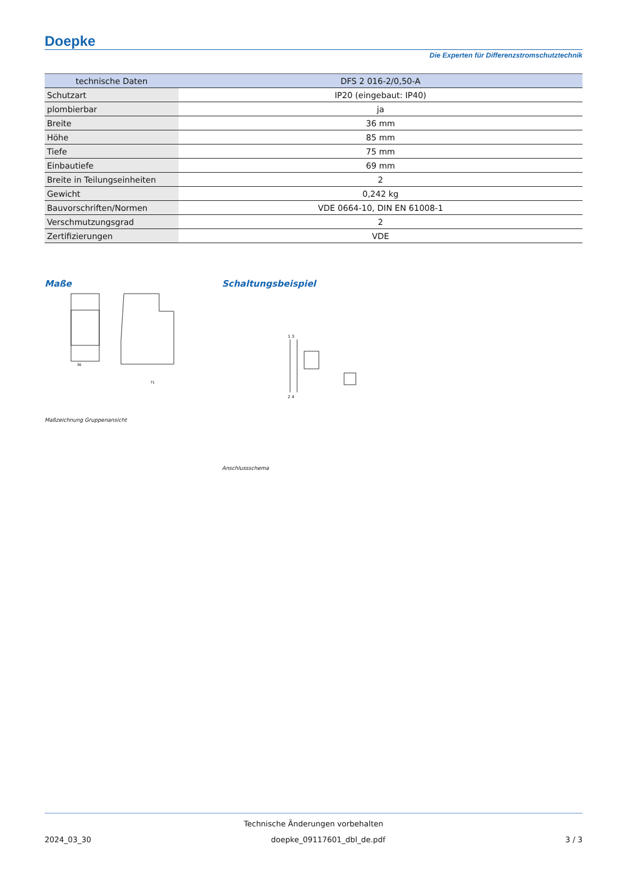Doepke
Die Experten für Differenzstromschutztechnik
| technische Daten | DFS 2 016-2/0,50-A |
| --- | --- |
| Schutzart | IP20 (eingebaut: IP40) |
| plombierbar | ja |
| Breite | 36 mm |
| Höhe | 85 mm |
| Tiefe | 75 mm |
| Einbautiefe | 69 mm |
| Breite in Teilungseinheiten | 2 |
| Gewicht | 0,242 kg |
| Bauvorschriften/Normen | VDE 0664-10, DIN EN 61008-1 |
| Verschmutzungsgrad | 2 |
| Zertifizierungen | VDE |
Maße
36
71
Maßzeichnung Gruppenansicht
Schaltungsbeispiel
1 3
2 4
Anschlussschema
Technische Änderungen vorbehalten
2024_03_30 doepke_09117601_dbl_de.pdf 3 / 3